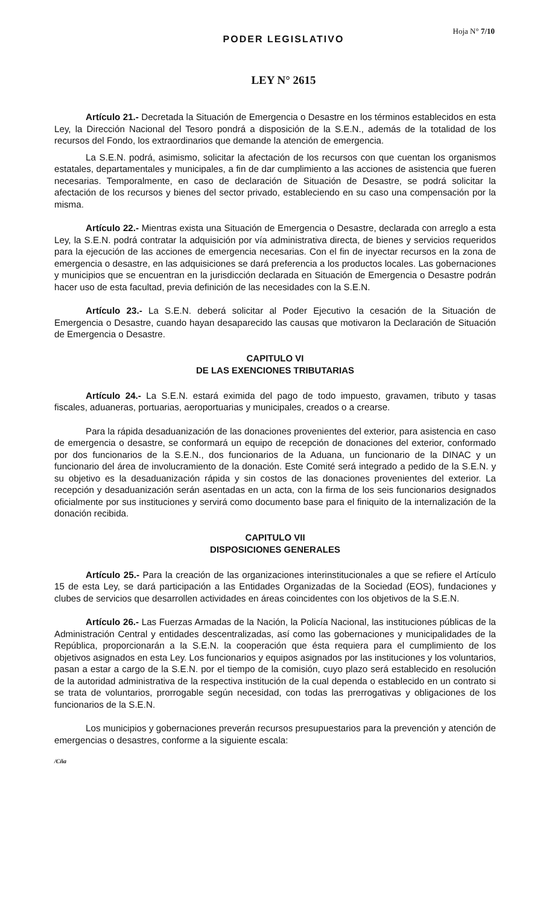Hoja N° 7/10
PODER LEGISLATIVO
LEY N° 2615
Artículo 21.- Decretada la Situación de Emergencia o Desastre en los términos establecidos en esta Ley, la Dirección Nacional del Tesoro pondrá a disposición de la S.E.N., además de la totalidad de los recursos del Fondo, los extraordinarios que demande la atención de emergencia.
La S.E.N. podrá, asimismo, solicitar la afectación de los recursos con que cuentan los organismos estatales, departamentales y municipales, a fin de dar cumplimiento a las acciones de asistencia que fueren necesarias. Temporalmente, en caso de declaración de Situación de Desastre, se podrá solicitar la afectación de los recursos y bienes del sector privado, estableciendo en su caso una compensación por la misma.
Artículo 22.- Mientras exista una Situación de Emergencia o Desastre, declarada con arreglo a esta Ley, la S.E.N. podrá contratar la adquisición por vía administrativa directa, de bienes y servicios requeridos para la ejecución de las acciones de emergencia necesarias. Con el fin de inyectar recursos en la zona de emergencia o desastre, en las adquisiciones se dará preferencia a los productos locales. Las gobernaciones y municipios que se encuentran en la jurisdicción declarada en Situación de Emergencia o Desastre podrán hacer uso de esta facultad, previa definición de las necesidades con la S.E.N.
Artículo 23.- La S.E.N. deberá solicitar al Poder Ejecutivo la cesación de la Situación de Emergencia o Desastre, cuando hayan desaparecido las causas que motivaron la Declaración de Situación de Emergencia o Desastre.
CAPITULO VI
DE LAS EXENCIONES TRIBUTARIAS
Artículo 24.- La S.E.N. estará eximida del pago de todo impuesto, gravamen, tributo y tasas fiscales, aduaneras, portuarias, aeroportuarias y municipales, creados o a crearse.
Para la rápida desaduanización de las donaciones provenientes del exterior, para asistencia en caso de emergencia o desastre, se conformará un equipo de recepción de donaciones del exterior, conformado por dos funcionarios de la S.E.N., dos funcionarios de la Aduana, un funcionario de la DINAC y un funcionario del área de involucramiento de la donación. Este Comité será integrado a pedido de la S.E.N. y su objetivo es la desaduanización rápida y sin costos de las donaciones provenientes del exterior. La recepción y desaduanización serán asentadas en un acta, con la firma de los seis funcionarios designados oficialmente por sus instituciones y servirá como documento base para el finiquito de la internalización de la donación recibida.
CAPITULO VII
DISPOSICIONES GENERALES
Artículo 25.- Para la creación de las organizaciones interinstitucionales a que se refiere el Artículo 15 de esta Ley, se dará participación a las Entidades Organizadas de la Sociedad (EOS), fundaciones y clubes de servicios que desarrollen actividades en áreas coincidentes con los objetivos de la S.E.N.
Artículo 26.- Las Fuerzas Armadas de la Nación, la Policía Nacional, las instituciones públicas de la Administración Central y entidades descentralizadas, así como las gobernaciones y municipalidades de la República, proporcionarán a la S.E.N. la cooperación que ésta requiera para el cumplimiento de los objetivos asignados en esta Ley. Los funcionarios y equipos asignados por las instituciones y los voluntarios, pasan a estar a cargo de la S.E.N. por el tiempo de la comisión, cuyo plazo será establecido en resolución de la autoridad administrativa de la respectiva institución de la cual dependa o establecido en un contrato si se trata de voluntarios, prorrogable según necesidad, con todas las prerrogativas y obligaciones de los funcionarios de la S.E.N.
Los municipios y gobernaciones preverán recursos presupuestarios para la prevención y atención de emergencias o desastres, conforme a la siguiente escala:
/Cña